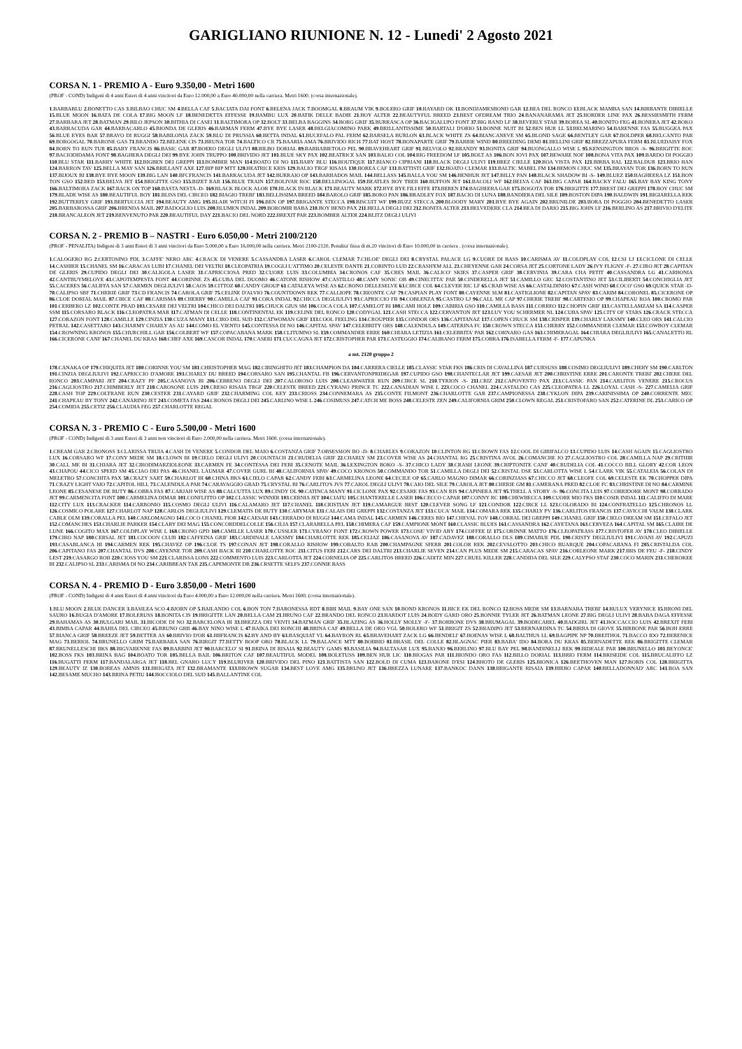GARIGLIANO RIUNIONE N. 12 - Lunedi' 2 Agosto 2021
CORSA N. 1 - PREMIO A - Euro 9.350,00 - Metri 1600
(PROF - COND) Indigeni di 4 anni Esteri di 4 anni vincitori da Euro 12.000,00 a Euro 40.000,00 nella carriera. Metri 1600. (corsa internazionale).
1.BARBABLU 2.BONETTO CAS 3.BILBAO CHUC SM 4.BELLA CAF 5.BACIATA DAI FONT 6.BELENA JACK 7.BOOMGAL 8.BRAUM VIK 9.BOLERO GRIF 10.BAYARD OK 11.BONDJAMESBOND GAR 12.BEA DEL RONCO 13.BLACK MAMBA SAN 14.BIRBANTE DIBIELLE 15.BLUE MOON 16.BATA DE COLA 17.BIG MOON LF 18.BENEDETTA EFFESSE 19.BAMBU LUX 20.BATIK DELLE BADIE 21.BOY ALTER 22.BEAUTYFUL BREED 23.BEST OFDREAM TRIO 24.BANANARAMA JET 25.BORDER LINE PAX 26.BESSIESMITH FERM 27.BARBARA JET 28.BATMAN 29.BILO JEPSON 30.BITHIA DI CASEI 31.BALTIMORA OP 32.BOLT 33.BELBA BAGGINS 34.BORG GRIF 35.BURRASCA OP 36.BACIGALUPO FONT 37.BIG BAND LF 38.BEVERLY STAR 39.BOREA SL 40.BONITO FEG 41.BONERA JET 42.BOKO 43.BARRACUDA GAR 44.BARBACARLO 45.BIONDA DE GLERIS 46.BARMAN FERM 47.BYE BYE LASER 48.BELGIACOMINO PARK 49.BRILLANTISSIME 50.BARTALI D'ORIO 51.BONNE NUIT BI 52.BEN HUR LL 53.BELMARINO 54.BARENNE FAS 55.BUGGEA PAX 56.BLUE EYES BAR 57.BRAVO DI RUGGI 58.BABILONIA ZACK 59.BLU DI PRUSSIA 60.BETTA INDAL 61.BUCEFALO PAL FERM 62.BARSELA BURLON 63.BLACK WHITE ZS 64.BIANCANEVE SM 65.BLOND SAGE 66.BENTLEY GAR 67.BOLDPER 68.BELCANTO PAR 69.BORGOGAL 70.BARONE GAS 71.BRANDO 72.BELENE CIS 73.BRUNA TOR 74.BALTICO CR 75.BAARIA AMA 76.BRIVIDO RICH 77.BAT HOST 78.BONAPARTE GRIF 79.BARBIE WIND 80.BREEDING DEMI 81.BELLINI GRIF 82.BREZZAPURA FERM 83.BLUEDAISY FOX 84.BORN TO RUN TUR 85.BABY FRANCIS 86.BASIC GAR 87.BOERO DEGLI ULIVI 88.BILBO DORIAL 89.BARBABIETOLO PEL 90.BRAVEHEART GRIF 91.BELVOLO 92.BRANDY 93.BONITA GRIF 94.BUONGALLO WISE L 95.KENSINGTON BROS -S- 96.BRIGITTE ROC 97.BACIODIDAMA FONT 98.BAGHERA DEGLI DEI 99.BYE JOHN TRUPPO 100.BRIVIDO JET 101.BLUE SKY PAX 102.BEATRICE SAN 103.BALIO COL 104.BIG FREEDOM LF 105.BOLT AS 106.BON JOVI PAX 107.BEWARE NOF 108.BONA VITA PAX 109.BARDO DI POGGIO 110.BLU STAR 111.BARRY WHITE 112.BIGBEN DEI GREPPI 113.BOMBER MAN 114.BOATO DI NO 115.BABY BLU 116.BOUTIQUE 117.BIANCO CIPRIANI 118.BLACK DEGLI ULIVI 119.BREZ CIELLE 120.BOA VISTA PAX 121.BIRBA RAL 122.BALDUR 123.BRIO BAN 124.BARRON TAV 125.BELLA MAY SAN 126.BRILLANT AXE 127.BIP BIP MTT 128.BEATRICE KRIS 129.BALIO TRGF RISAIA 130.BOREA CAF 131.BATTISTI GRIF 132.BOATO CLEMAR 133.BALTIC MABEL FM 134.BEMON CHUC SM 135.BRAYAN TOR 136.BORN TO RUN 137.BIJOUX BI 138.BYE BYE MOON 139.BIG LAN 140.BFCFRANCIS 141.BARRACUDA JET 142.BURRAIO OP 143.BARBADOS MAIL 144.BELLASS 145.BALLA YOU SM 146.BENHUR JET 147.BILLY PAN 148.BLACK SHADOW BI -S- 149.BLUEZ 150.BAGHEERA LZ 151.BON TON GSO 152.BED 153.BELVA JET 154.BRIGITTE GSO 155.BIZET RAB 156.BLUE TRAIN 157.BOLIVAR ROC 158.BELLINOGAL 159.BEATLES BOY TREB 160.BUFFON JET 161.BACOLI WF 162.BELVA CAF 163.BIG CAPAR 164.BACKY FALU 165.BAY BAY KING TONY 166.BALTIMORA ZACK 167.BACK ON TOP 168.BASTA NESTA -D- 169.BLACK BLOCK ALOR 170.BLACK IN BLACK 171.BEAUTY MARK 172.BYE BYE FILI EFFE 173.BEREN 174.BAGHEERA GAR 175.BOGOTA TOR 176.BRIGITTE 177.BREST DEI GREPPI 178.BOY CHUC SM 179.BLADE WISE AS 180.BEAUTIFUL BOY 181.BLISS DEL CIRCEO 182.BIAGIO TREBI' 183.BELLISSIMA BREED 184.BAROLO GRIF 185.BOKO PAN 186.BRADLEY FOX 187.BACIO DI LUNA 188.BANDIERA DEL SILE 189.BOSTON DIPA 190.BALDWIN 191.BIGIARELLA REK 192.BUTTERFLY GRIF 193.BERTUCCIA JET 194.BEAUTY AMG 195.BLAIR WITCH FI 196.BEN OP 197.BRIGANTE STECCA 198.BISCUIT WF 199.BUZZ STECCA 200.BLOODY MARY 201.BYE BYE AGAIN 202.BRUNILDE 203.BORA DI POGGIO 204.BENEDETTO LASER 205.BARBAROSSA GRIF 206.BRENDA MAIL 207.BADOGLIO LUIS 208.BLUMEN INDAL 209.BOROMIR BABA 210.BOY BEND PAX 211.BELLA DEGLI DEI 212.BONITA ALTER 213.BELVEDERE CLA 214.BEA DI DARIO 215.BIG JOHN LF 216.BERLINO AS 217.BRIVIO D'ELITE 218.BRANCALEON JET 219.BENVENUTO PAR 220.BEAUTIFUL DAY 221.BACIO DEL NORD 222.BREXIT PAR 223.BOMBER ALTER 224.BLITZ DEGLI ULIVI
CORSA N. 2 - PREMIO B – NASTRI - Euro 6.050,00 - Metri 2100/2120
(PROF - PENALITA) Indigeni di 3 anni Esteri di 3 anni vincitori da Euro 5.000,00 a Euro 16.000,00 nella carriera. Metri 2100-2120. Penalita' fissa di m.20 vincitori di Euro 10.000,00 in carriera . (corsa internazionale).
1.CALOGERO RG 2.CERTOSINO PDL 3.CAFFE' NERO ARC 4.CRACK DI VENERE 5.CASSANDRA LASER 6.CAROL CLEMAR 7.CHLOE' DEGLI DEI 8.CRYSTAL PALACE LG 9.CUORE DI BASS 10.CARISMA AV 11.COLDPLAY COL 12.CSI LJ 13.CICLONE DI CELLE 14.CASHIER 15.CHANEL SM 16.CARACAS LUBI 17.CHANEL DEI VELTRI 18.CLEOPATRIA 19.COGLI L'ATTIMO 20.CELESTE DANTE 21.CORINTO LUD 22.CRASH'EM ALL 23.CHEYENNE GAR 24.CORSA JET 25.CORTONE LADY 26.IVY FLIGNY -F- 27.CIRO JET 28.CAPITAN DE GLERIS 29.CUPIDO DEGLI DEI 30.CALIGOLA LASER 31.CAPRICCIOSA PRED 32.CUORE LUIS 33.COLUMBIA 34.CRONOS CAF 35.CRES MAIL 36.CALICO' SKIES 37.CASPER GRIF 38.CERVINIA 39.CARA CHA PETIT 40.CASSANDRA LG 41.CARBONIA 42.CANTBUYMELOVE 43.CAPOTEMPESTA FONT 44.CORINNE ZS 45.CUBA DEL DUOMO 46.CATONE RISHOW 47.CASTILLO 48.CAMY SONIC OB 49.CINECITTA' PAR 50.CINDERELLA JET 51.CAMILLO GEC 52.COSTANTINO JET 53.CILIBERTI 54.CONCHIGLIA JET 55.CACERES 56.CALIFFA SAN 57.CARMEN DEGLIULIVI 58.CAOS 59.CITTOZ 60.CANDY GROUP 61.CATALEYA WISE AS 62.CRONO DELLESELVE 63.CIRCE COL 64.CLEVER RIC LF 65.CRAB WISE AS 66.CASTALDINHO 67.CASH WIND 68.COCO' GSO 69.QUICK STAR -D- 70.CALIPSO SBF 71.CHERIE GRIF 73.CD FRANCIS 74.CAROLA GRIF 75.CELINE D'ALVIO 76.COUNTDOWN REK 77.CALLIOPE 78.CREONTE CAF 79.CASPIAN PLAY FONT 80.CAYENNE SLM 81.CASTIGLIONE 82.CAPITAN SPAV 83.CARIM 84.CORONEL 85.CICERONE OP 86.CLOE DORIAL MAIL 87.CIRCE CAF 88.CARISMA 89.CHERRY 90.CAMILLA CAF 91.CORA INDAL 92.CHICCA DEGLIULIVI 93.CAPRICCIO FB 94.COBLENZA 95.CASTRO LJ 96.CALL ME CAP 97.CHERIE TREBI' 98.CARTESIO OP 99.CHAPEAU ROA 100.CROMO PAR 101.CERBERO LZ 102.CONTE PRAD 103.CESARE DEI VELTRI 104.CHICO DEI DALTRI 105.CHUCK GIUS SM 106.COCA COLA 107.CAMELOT BI 108.CAMI HOLZ 109.CABIRIA GSO 110.CAMILLA BASS 111.CORREO 112.CHOPIN GRIF 113.CASTELLAMZAM SA 114.CASPER SSM 115.CORSARO BLACK 116.CLEOPATRA MAR 117.CATMAN DI CELLE 118.CONTINENTAL EK 119.CELINE DEL RONCO 120.CODYGAL 121.CASH STECCA 122.CERVANTON JET 123.LUV YOU SCHERMER NL 124.CUBA SPAV 125.CITY OF STARS 126.CRACK STECCA 127.CORAZON FONT 128.CAMILLE 129.CINZIA 130.CUZA MANY 131.CIRO DEL SUD 132.CATWOMAN GRIF 133.COOL FEELING 134.CROUPIER 135.CONDOR ORS 136.CAPITANAZ 137.COPEN CHUCK SM 138.CRISPER 139.CHARLY LAKSMY 140.CLEO ORS 141.CALCIO PETRAL 142.CASETTARO 143.CHARMY CHARLY AS AU 144.COMO EL VIENTO 145.CONTESSA DI NO 146.CAPITAL SPAV 147.CELEBRITY ORS 148.CALENDULA 149.CATERINA FC 150.CROWN STECCA 151.CHERRY 152.COMMANDER CLEMAR 153.COWBOY CLEMAR 154.CROWNING KRONOS 155.CHURCHILL GAR 156.COLBERT WF 157.COPACABANA MARK 158.CLITUMNO SL 159.COMMANDER ERRE 160.CHIARA LETIZIA 161.CELEBRITA' PAR 162.CORNARO GAS 163.CHIMERAGAL 164.CHIARA DEGLIULIVI 165.CANALETTO RL 166.CICERONE CANF 167.CHANEL DU KRAS 168.CHEF AXE 169.CASCOR INDAL 170.CASERI 171.CUCCAGNA JET 172.CRISTOPHER PAR 173.CASTEGGIO 174.CALIBANO FERM 175.COBRA 176.ISABELLA FERM -F- 177.CAPUNKA
a mt. 2120 gruppo 2
178.CANAKA OP 179.CHIQUITA JET 180.CORINNE YOU SM 181.CHRISTOPHER MAG 182.CIRINGHITO JET 183.CHAMPION DA 184.CARRERA CIELLE 185.CLASSIC STAR FKS 186.CRIS DI CAVALLINA 187.CURSUSS 188.COSIMO DEGLIULIVI 189.CHERY SM 190.CARLTON 191.CINZIA DEGLIULIVI 192.CAPRICCIO D'AMORE 193.CHARLY DU BREED 194.CORSARO SAN 195.CHANTAL FB 196.CERVANTONPRIDEGAR 197.CUPIDO GSO 198.CHANTECLAR JET 199.CAESAR JET 200.CHRISTINE ERRE 201.CARONTE TREBI' 202.CHERE DEL RONCO 203.CAMPARI JET 204.CRAZY PF 205.CASANOVA BI 206.CEBRENO DEGLI DEI 207.CALOROSO LUIS 208.CLEARWATER RUN 209.CIRCE SL 210.TYRION -S- 211.CRIZ 212.CAPOVENTO PAX 213.CLASSIC PAN 214.CARLITOS VENERE 215.CROCUS 216.CAGLIOSTRO 217.CHIMBERLY JET 218.CAROSONE LUIS 219.CRESO RISAIA TRGF 220.CELESTE BREED 221.CYRANO PRINCE TC 222.CANADIAN WISE L 223.COCO CHANEL 224.CASTALDO CAS 225.CLEOPATRA LL 226.LOYAL CASH -S- 227.CAMELIA GRIF 228.CASH TOP 229.COLTRANE RUN 230.CESTER 231.CAYARD GRIF 232.CHARMING COL KEY 233.CRIOSS 234.CONNEMARA AS 235.CONTE FILMONT 236.CHARLOTTE GAR 237.CAMPIONESSA 238.CYKLON DIPA 239.CARINISSIMA OP 240.CORRENTE MEC 241.CHAPEAU BY TONY 242.CANARINO JET 243.COMETA FAS 244.CRONOS DEGLI DEI 245.CARLINO WISE L 246.COSIMUSS 247.CATCH ME BOSS 248.CELESTE ZEN 249.CALIFORNIA GRIM 250.CLOWN REGAL 251.CRISTOFARO SAN 252.CATERINE DL 253.CARICO OP 254.COMIDA 255.CETIZ 256.CLAUDIA FEG 257.CHARLOTTE REGAL
CORSA N. 3 - PREMIO C - Euro 5.500,00 - Metri 1600
(PROF - COND) Indigeni di 3 anni Esteri di 3 anni non vincitori di Euro 2.000,00 nella carriera. Metri 1600. (corsa internazionale).
1.CREAM GAR 2.CRONOSS 3.CLARISSA TRUIA 4.CASH DI VENERE 5.CONDOR DEL MAIO 6.COSTANZA GRIF 7.OBSESSION BO -D- 8.CHARLES 9.CORAZON 10.CLINTON RG 11.CROWN FAS 12.COOL DI GIRIFALCO 13.CUPIDO LUIS 14.CASH AGAIN 15.CAGLIOSTRO LUX 16.CORSARO WF 17.CONY MEDE SM 18.CLOWN BI 19.CIELO DEGLI ULIVI 20.COUNTACH 21.CRUDELIA GRIF 22.CHARLY SM 23.COVER WISE AS 24.CHANTAL RG 25.CRISTINA AVOL 26.COMANCHE JO 27.CAGLIOSTRO COL 28.CAMILLA NAP 29.CRITHIR 30.CALL ME BI 31.CHIARA JET 32.CIRODIMARZIOLEONE 33.CARMEN FE 34.CONTESSA DEI FEBI 35.CENOTE MAIL 36.LEXINGTON BOKO -S- 37.CHICO LADY 38.CRASH LEONE 39.CRIPTONITE CANF 40.CRUDELIA COL 41.COCCO BILL GLORY 42.COR LEON 43.CHAPOU 44.CICO SPEED SM 45.CIAO DEI PAS 46.CHANEL LAUMAR 47.COVER GURL BI 48.CALIFORNIA SPAV 49.COCO KRONOS 50.COMMANDO TOR 51.CAMILLA DEGLI DEI 52.CRISTAL DSE 53.CARLOTTA WISE L 54.CLARK VIK 55.CATALEIA 56.COLAN DI MELETRO 57.CONCHITA PAX 58.CRAZY SART 59.CHARLOT BI 60.CHINA BKS 61.CIELO CAPAR 62.CANDY FEBI 63.CARMELINA LEONE 64.CECILE OP 65.CARLO MAGNO DIMAR 66.CORINZIASS 67.CHICCO JET 68.CLEOFE COL 69.CELESTE EK 70.CHOPPER DIPA 71.CRAZY LIGHT VAIO 72.CAPITOL HILL 73.CALENDULA PAR 74.CARAVAGGIO GRAD 75.CRYSTAL BI 76.CARLITO'S JVS 77.CAROL DEGLI ULIVI 78.CAIO DEL SILE 79.CAROLA JET 80.CHERIE GM 81.CAMERANA PRED 82.CLOE FC 83.CHRISTINE DI NO 84.CARMINE LEONE 85.CESANESE DE BUTY 86.COBRA FAS 87.CARJAH WISE AS 88.CALCUTTA LUX 89.CINDY DL 90.CATINCA MANY 91.CICLONE PAX 92.CESARE FAS 93.CAN RIS 94.CAPINERA JET 95.THELL A STORY -S- 96.CONCITA LUIS 97.CORRIDORE MONT 98.CORRADO JET 99.CARMENCITA FONT 100.CARMELINA DIMAR 101.CONFLITTO OP 102.CLASSIC WINNER 103.CERNIA JET 104.CIAFU 105.CHANTERELLE LASER 106.CECCO CAPAR 107.CONNY RC 108.CHEWBECCA 109.CUORE MIO FKS 110.COSIR INDAL 111.CALIFFO DI MARE 112.CITY LUX 113.CRACKER 114.CARBONIO 115.COSMO DEGLI ULIVI 116.CALAMARO JET 117.CHANEL 118.CRISTIAN JET 119.CAMARGUE BEST 120.CLEVER SONG LF 121.CONDOR 122.CIRCE LL 123.COLORADO BI 124.CONFRATELLO 125.CHRONOS LL 126.COSMICO POLARE 127.CHARLOT NAP 128.CARLOS DEGLIULIVI 129.CLEMATIS DE BUTY 130.CARYMAR 131.CALAIS DEI GREPPI 132.COSTANZA JET 133.CUCA' MAIL 134.COMARA REK 135.CHARLY PV 136.CARLITOS FRANCIS 137.CAVICCHI VALM 138.CLARK CABLE OLM 139.CORALLA PEL 140.CARLOMAGNO 141.COCO CHANEL FIOR 142.CAESAR 143.CERRADO DI RUGGI 144.CAMA INDAL 145.CARMEN 146.CERES BIO 147.CHEVAL FOV 148.CORRAL DEI GREPPI 149.CHANEL GRIF 150.CIELO DREAM SM 151.CEFALO JET 152.COMANCHES 153.CHARLIE PARKER 154.CLARY DEI MAG 155.CONCORDDELCOLLE 156.CILIA 157.CLARABELLA PEL 158.CHIMERA CAF 159.CAMPIONE MONT 160.CLASSIC BLUES 161.CASSANDRA 162.CAYETANA 163.CERVEZA 164.CAPITAL SM 165.CLAIRE DE LUNE 166.COGITO MAX 167.COLDPLAY WISE L 168.CRONO GPD 169.CAMILLE LASER 170.CUSSLER 171.CYRANO' FONT 172.CROWN POWER 173.COSE' VIVID ABY 174.COFFEE IZ 175.CORINNE MATTO 176.CLEOPATRASS 177.CRISTOFER AV 178.CLEO DIBIELLE 179.CIRO NAP 180.CERSAL JET 181.COCOON CLUB 182.CAFFEINA GRIF 183.CARDINALE LAKSMY 184.CHARLOTTE REK 185.CELIAZ 186.CASANOVA AV 187.CADAVEZ 188.CORALLO DLS 189.CIMABUE PDL 190.CRISTY DEGLIULIVI 191.CAVANI AV 192.CAPUZI 193.CASABLANCA BI 194.CARMEN REK 195.CHAVEZ OP 196.CLOE TS 197.CONAN JET 198.CORALLO RISHOW 199.COBALTO RAB 200.CHAMPAGNE SFERR 201.COLOR REK 202.CEVALOTTO 203.CHICO BUARQUE 204.COPACABANA FI 205.CRISTALDA COL 206.CAPITANO FAS 207.CHANTAL DVS 208.CAYENNE TOR 209.CASH BACK BI 210.CHARLOTTE ROC 211.CITUS FEBI 212.CARS DEI DALTRI 213.CHARLIE SEVEN 214.CAN PLUS MEDE SM 215.CARACAS SPAV 216.CORLEONE MARK 217.IBIS DE FEU -F- 218.CINDY LEST 219.CASARGO ROB 220.CIOSS YOU SM 221.CLARISSA LONS 222.COMMENTO LUIS 223.CARLOTTA JET 224.CORNELIA OP 225.CARLITOS BREED 226.CADITZ MIN 227.CRUEL KILLER 228.CANDIDA DEL SILE 229.CALYPSO STAF 230.COCO MARIN 231.CHEROKEE BI 232.CALIPSO SL 233.CARISMA DI NO 234.CARIBBEAN TAR 235.CAPEMONTE DR 236.CRSETTE SELFS 237.CONNIE BASS
CORSA N. 4 - PREMIO D - Euro 3.850,00 - Metri 1600
(PROF - COND) Indigeni di 4 anni Esteri di 4 anni vincitori da Euro 4.000,00 a Euro 12.000,00 nella carriera. Metri 1600. (corsa internazionale).
1.BLU MOON 2.BLUE DANCER 3.BASILEA SCO 4.BJORN OP 5.BAILANDO COL 6.BON TON 7.BARONESSA RDT 8.BIBI MAIL 9.BAY ONE SAN 10.BOND KRONOS 11.BICE EK DEL RONCO 12.BOSS MEDE SM 13.BARNABA TREBI' 14.BULUX VERYNICE 15.BRONI DEL SAURO 16.BUGIA D'AMORE 17.BOLERUSS 18.BONITA CIS 19.BRIGITTE LAN 20.BELLA CAM 21.BRUNO CAF 22.BRANDO DEL RONCO 23.BARDOT LUIS 24.BODY GARD ORO 25.BONNIE TYLER JET 26.BATMAN LEONE 27.BIG DEGLI ULIVI 28.BABA DAGA EFFESSE 29.BAHAMAS AS 30.BULGARI MAIL 31.BICODE DI NO 32.BARCELONA BI 33.BREZZA DEI VENTI 34.BATMAN GRIF 35.BLAZING AS 36.HOLLY MOLLY -F- 37.BORBONE DVS 38.BRUMAGAL 39.BODECAREL 40.BADGIRL JET 41.BOCCACCIO LUIS 42.BREXIT FEBI 43.BIMBA CAPAR 44.BAHIA DEL CIRCEO 45.BRUNO GRB 46.BAY NINO WISE L 47.BAIKA DEI RONCHI 48.BRINA CAF 49.BELLA DE ORO VGL 50.BOLERO WF 51.BRIGIT ZS 52.BRADIPO JET 53.BERNARDINA TC 54.BIRBA DI GIOVE 55.BIRBONE PAR 56.BOH ERRE 57.BIANCA GRIF 58.BREEZE JET 59.BETTER AS 60.BRIVIO D'OR 61.BBFRANCIS 62.BY AND BY 63.BASQUIAT VL 64.BAYRON RL 65.BRAVEHART ZACK LG 66.BENDELI' 67.BOENAS WISE L 68.BALTHUS LL 69.BAGPIPE NP 70.BREITHOL 71.BACCO IDO 72.BERENICE MAG 73.BERIOL 74.BRUNELLO GRIM 75.BARBARA SAN 76.BIRGIT 77.BETTY BOOP ORO 78.BLACK LL 79.BALANCE MTT 80.BOBBIO 81.BRASIL DEL COLLE 82.BLAGNAC PIER 83.BABA' IDO 84.BORA DU KRAS 85.BERNADETTE REK 86.BRIGITTE CLEMAR 87.BRUNELLESCHI BKS 88.BIGVARENNE FAS 89.BARBINI JET 90.BARCELO' SI 91.BRINA DI RISAIA 92.BEAUTY GAMS 93.BASILIA 94.BALTASAR LUX 95.BANJO 96.BERLINO 97.BLU BAY PEL 98.BANDINELLI REK 99.BIDEALE PAR 100.BRUNELLO 101.BEYONCE' 102.BOSS FKS 103.BRINA BAG 104.BOATO TOR 105.BELLA BAIL 106.BRITON CAF 107.BEAUTIFUL MODEL 108.BOLETUSS 109.BEN HUR LIC 110.BIOGAS PAR 111.BIONDO ORO FAS 112.BILLO DORIAL 113.BRIO FERM 114.BRISEIDE COL 115.BRUCALIFFO LZ 116.BUGATTI FERM 117.BANDALARGA JET 118.BEL GNARO LUCY 119.BLURIVER 120.BRIVIDO DEL PINO 121.BATTISTA SAN 122.BOLD DI CUMA 123.BARONE D'ESI 124.BHOTO DE GLERIS 125.BIONICA 126.BEETHOVEN MAN 127.BORIS COL 128.BRIGITTA 129.BEAUTY IZ 130.BOREAS AMNIS 131.BRIGATA JET 132.BRAMANTE 133.BROWN SUGAR 134.BEST LOVE AMG 135.BRUNO JET 136.BREZZA LUNARE 137.BANKOC DANN 138.BRIGANTE RISAIA 139.BIRBO CAPAR 140.BELLADONNAD' ARC 141.BOA SAN 142.BESAME MUCHO 143.BRINA PETIU 144.BOCCIOLO DEL SUD 145.BALLANTINE COL